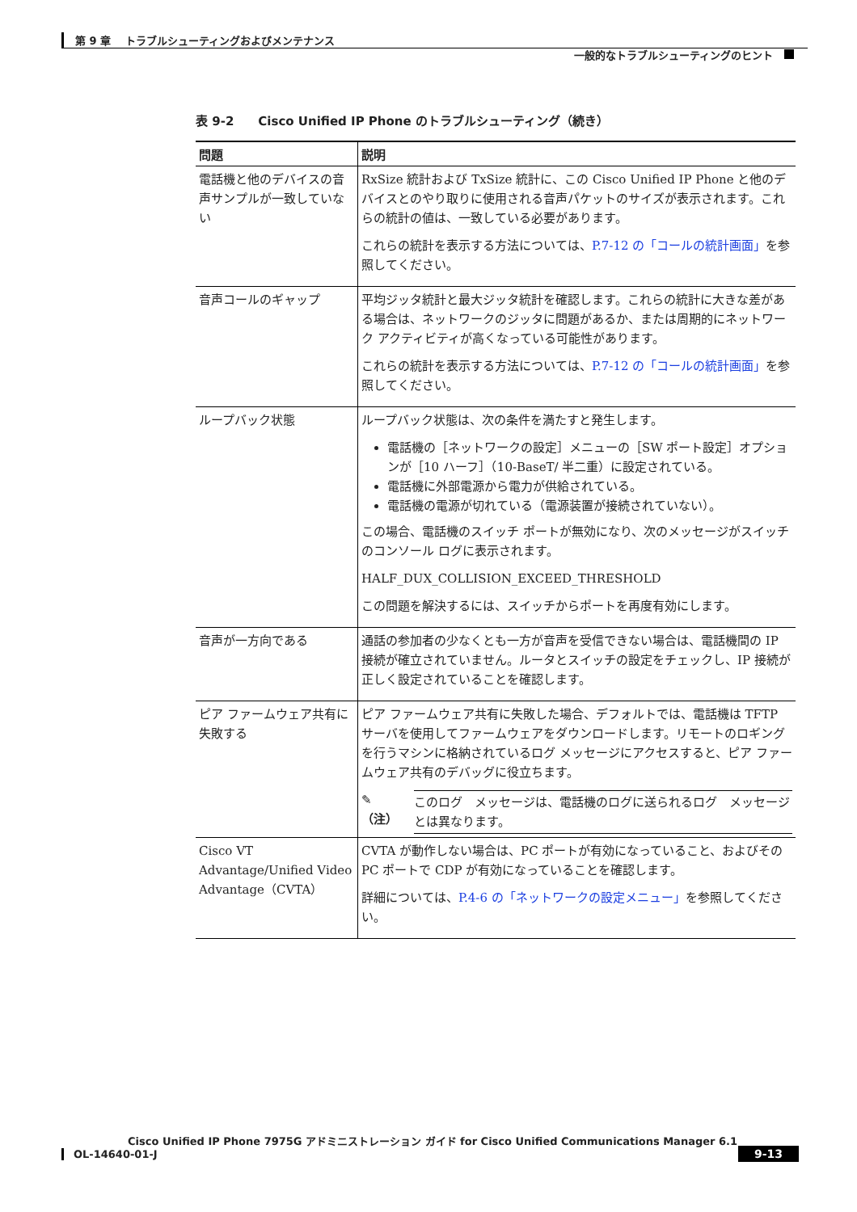第 9 章　 トラブルシューティングおよびメンテナンス
一般的なトラブルシューティングのヒント
表 9-2　　Cisco Unified IP Phone のトラブルシューティング（続き）
| 問題 | 説明 |
| --- | --- |
| 電話機と他のデバイスの音声サンプルが一致していない | RxSize 統計および TxSize 統計に、この Cisco Unified IP Phone と他のデバイスとのやり取りに使用される音声パケットのサイズが表示されます。これらの統計の値は、一致している必要があります。 これらの統計を表示する方法については、 P.7-12 の「コールの統計画面」 を参照してください。 |
| 音声コールのギャップ | 平均ジッタ統計と最大ジッタ統計を確認します。これらの統計に大きな差がある場合は、ネットワークのジッタに問題があるか、または周期的にネットワーク アクティビティが高くなっている可能性があります。 これらの統計を表示する方法については、 P.7-12 の「コールの統計画面」 を参照してください。 |
| ループバック状態 | ループバック状態は、次の条件を満たすと発生します。 電話機の［ネットワークの設定］メニューの［SW ポート設定］オプションが［10 ハーフ］（10-BaseT/ 半二重）に設定されている。 電話機に外部電源から電力が供給されている。 電話機の電源が切れている（電源装置が接続されていない）。 この場合、電話機のスイッチ ポートが無効になり、次のメッセージがスイッチのコンソール ログに表示されます。 HALF_DUX_COLLISION_EXCEED_THRESHOLD この問題を解決するには、スイッチからポートを再度有効にします。 |
| 音声が一方向である | 通話の参加者の少なくとも一方が音声を受信できない場合は、電話機間の IP 接続が確立されていません。ルータとスイッチの設定をチェックし、IP 接続が正しく設定されていることを確認します。 |
| ピア ファームウェア共有に失敗する | ピア ファームウェア共有に失敗した場合、デフォルトでは、電話機は TFTP サーバを使用してファームウェアをダウンロードします。リモートのロギングを行うマシンに格納されているログ メッセージにアクセスすると、ピア ファームウェア共有のデバッグに役立ちます。 ✎ （注） このログ メッセージは、電話機のログに送られるログ メッセージとは異なります。 |
| Cisco VT Advantage/Unified Video Advantage（CVTA） | CVTA が動作しない場合は、PC ポートが有効になっていること、およびその PC ポートで CDP が有効になっていることを確認します。 詳細については、 P.4-6 の「ネットワークの設定メニュー」 を参照してください。 |
Cisco Unified IP Phone 7975G アドミニストレーション ガイド for Cisco Unified Communications Manager 6.1
OL-14640-01-J
9-13